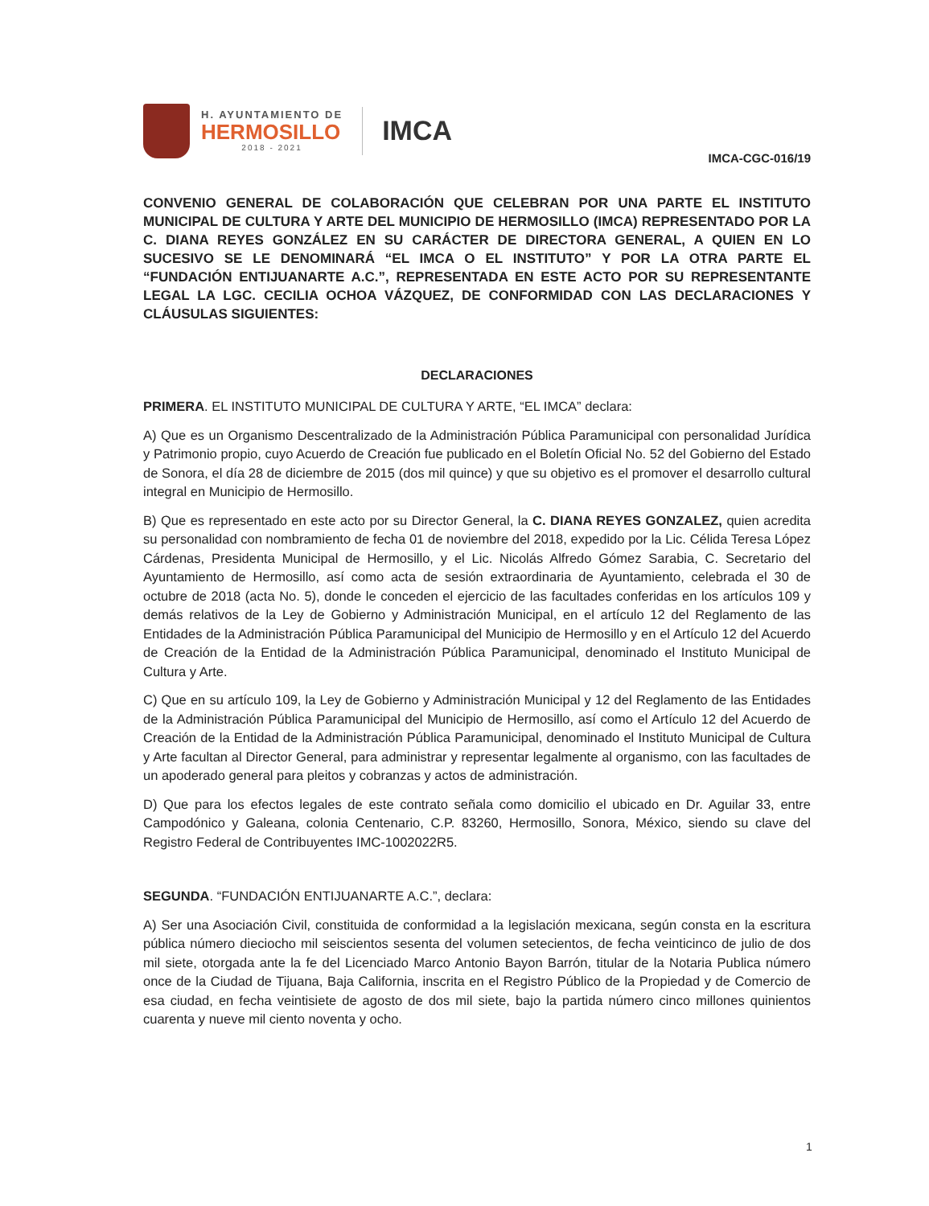H. AYUNTAMIENTO DE
HERMOSILLO
2018 - 2021
IMCA
IMCA-CGC-016/19
CONVENIO GENERAL DE COLABORACIÓN QUE CELEBRAN POR UNA PARTE EL INSTITUTO MUNICIPAL DE CULTURA Y ARTE DEL MUNICIPIO DE HERMOSILLO (IMCA) REPRESENTADO POR LA C. DIANA REYES GONZÁLEZ EN SU CARÁCTER DE DIRECTORA GENERAL, A QUIEN EN LO SUCESIVO SE LE DENOMINARÁ “EL IMCA O EL INSTITUTO” Y POR LA OTRA PARTE EL “FUNDACIÓN ENTIJUANARTE A.C.”, REPRESENTADA EN ESTE ACTO POR SU REPRESENTANTE LEGAL LA LGC. CECILIA OCHOA VÁZQUEZ, DE CONFORMIDAD CON LAS DECLARACIONES Y CLÁUSULAS SIGUIENTES:
DECLARACIONES
PRIMERA. EL INSTITUTO MUNICIPAL DE CULTURA Y ARTE, “EL IMCA” declara:
A) Que es un Organismo Descentralizado de la Administración Pública Paramunicipal con personalidad Jurídica y Patrimonio propio, cuyo Acuerdo de Creación fue publicado en el Boletín Oficial No. 52 del Gobierno del Estado de Sonora, el día 28 de diciembre de 2015 (dos mil quince) y que su objetivo es el promover el desarrollo cultural integral en Municipio de Hermosillo.
B) Que es representado en este acto por su Director General, la C. DIANA REYES GONZALEZ, quien acredita su personalidad con nombramiento de fecha 01 de noviembre del 2018, expedido por la Lic. Célida Teresa López Cárdenas, Presidenta Municipal de Hermosillo, y el Lic. Nicolás Alfredo Gómez Sarabia, C. Secretario del Ayuntamiento de Hermosillo, así como acta de sesión extraordinaria de Ayuntamiento, celebrada el 30 de octubre de 2018 (acta No. 5), donde le conceden el ejercicio de las facultades conferidas en los artículos 109 y demás relativos de la Ley de Gobierno y Administración Municipal, en el artículo 12 del Reglamento de las Entidades de la Administración Pública Paramunicipal del Municipio de Hermosillo y en el Artículo 12 del Acuerdo de Creación de la Entidad de la Administración Pública Paramunicipal, denominado el Instituto Municipal de Cultura y Arte.
C) Que en su artículo 109, la Ley de Gobierno y Administración Municipal y 12 del Reglamento de las Entidades de la Administración Pública Paramunicipal del Municipio de Hermosillo, así como el Artículo 12 del Acuerdo de Creación de la Entidad de la Administración Pública Paramunicipal, denominado el Instituto Municipal de Cultura y Arte facultan al Director General, para administrar y representar legalmente al organismo, con las facultades de un apoderado general para pleitos y cobranzas y actos de administración.
D) Que para los efectos legales de este contrato señala como domicilio el ubicado en Dr. Aguilar 33, entre Campodónico y Galeana, colonia Centenario, C.P. 83260, Hermosillo, Sonora, México, siendo su clave del Registro Federal de Contribuyentes IMC-1002022R5.
SEGUNDA. “FUNDACIÓN ENTIJUANARTE A.C.”, declara:
A) Ser una Asociación Civil, constituida de conformidad a la legislación mexicana, según consta en la escritura pública número dieciocho mil seiscientos sesenta del volumen setecientos, de fecha veinticinco de julio de dos mil siete, otorgada ante la fe del Licenciado Marco Antonio Bayon Barrón, titular de la Notaria Publica número once de la Ciudad de Tijuana, Baja California, inscrita en el Registro Público de la Propiedad y de Comercio de esa ciudad, en fecha veintisiete de agosto de dos mil siete, bajo la partida número cinco millones quinientos cuarenta y nueve mil ciento noventa y ocho.
1